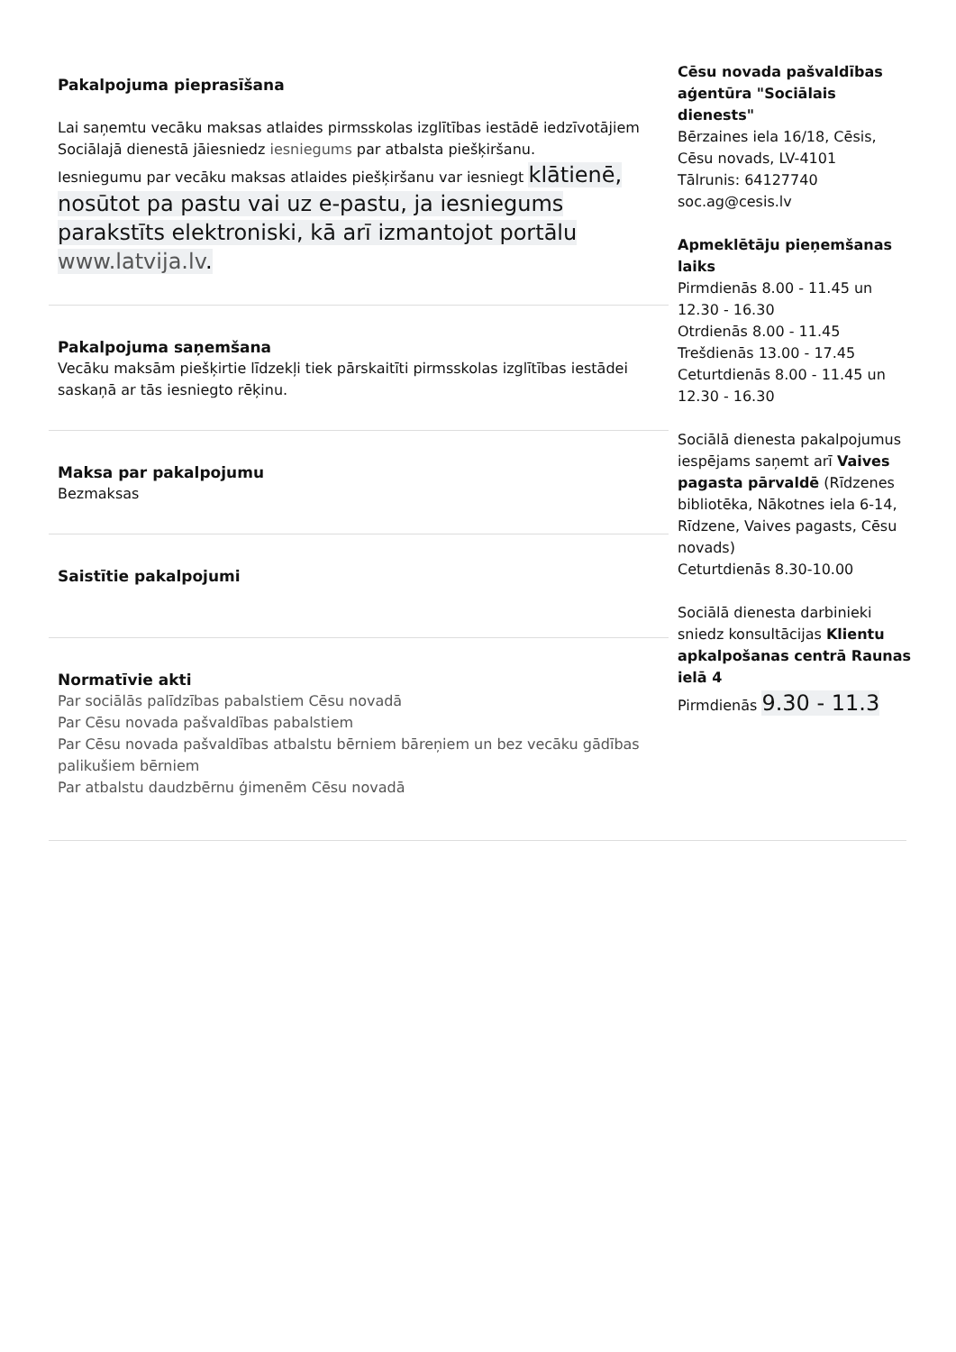Pakalpojuma pieprasīšana
Lai saņemtu vecāku maksas atlaides pirmsskolas izglītības iestādē iedzīvotājiem Sociālajā dienestā jāiesniedz iesniegums par atbalsta piešķiršanu.
Iesniegumu par vecāku maksas atlaides piešķiršanu var iesniegt klātienē, nosūtot pa pastu vai uz e-pastu, ja iesniegums parakstīts elektroniski, kā arī izmantojot portālu www.latvija.lv.
Pakalpojuma saņemšana
Vecāku maksām piešķirtie līdzekļi tiek pārskaitīti pirmsskolas izglītības iestādei saskaņā ar tās iesniegto rēķinu.
Maksa par pakalpojumu
Bezmaksas
Saistītie pakalpojumi
Normatīvie akti
Par sociālās palīdzības pabalstiem Cēsu novadā
Par Cēsu novada pašvaldības pabalstiem
Par Cēsu novada pašvaldības atbalstu bērniem bāreņiem un bez vecāku gādības palikušiem bērniem
Par atbalstu daudzbērnu ģimenēm Cēsu novadā
Cēsu novada pašvaldības aģentūra "Sociālais dienests"
Bērzaines iela 16/18, Cēsis, Cēsu novads, LV-4101
Tālrunis: 64127740
soc.ag@cesis.lv
Apmeklētāju pieņemšanas laiks
Pirmdienās 8.00 - 11.45 un 12.30 - 16.30
Otrdienās 8.00 - 11.45
Trešdienās 13.00 - 17.45
Ceturtdienās 8.00 - 11.45 un 12.30 - 16.30
Sociālā dienesta pakalpojumus iespējams saņemt arī Vaives pagasta pārvaldē (Rīdzenes bibliotēka, Nākotnes iela 6-14, Rīdzene, Vaives pagasts, Cēsu novads)
Ceturtdienās 8.30-10.00
Sociālā dienesta darbinieki sniedz konsultācijas Klientu apkalpošanas centrā Raunas ielā 4
Pirmdienās 9.30 - 11.3